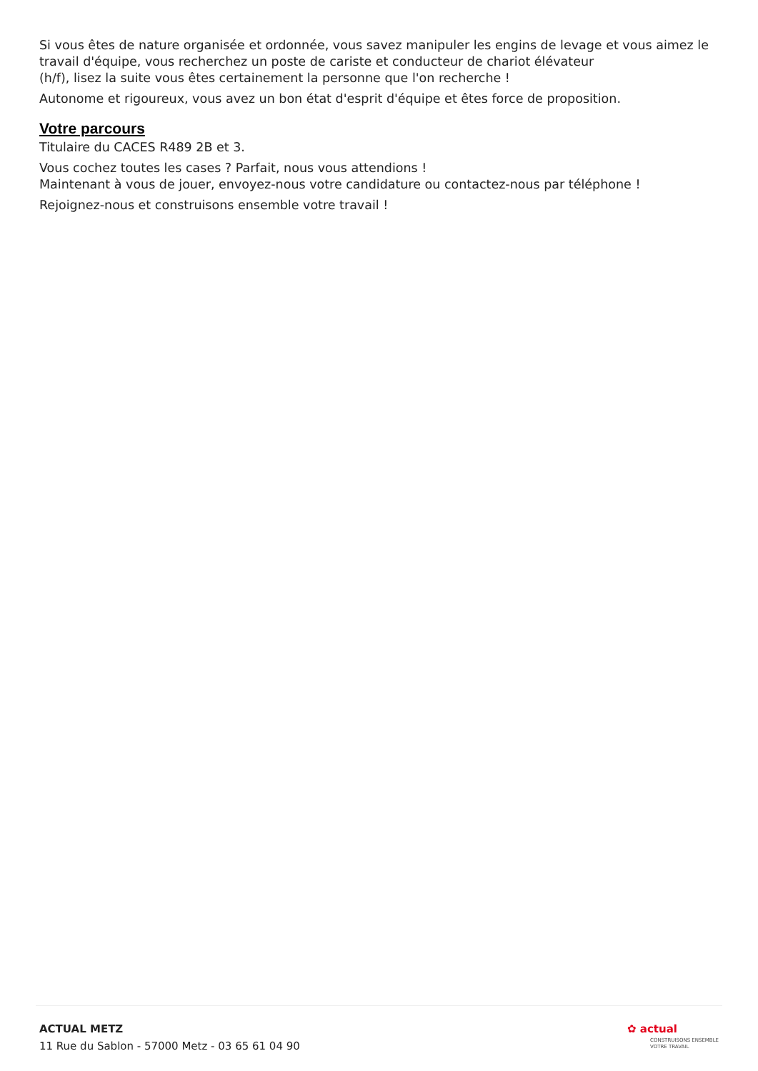Si vous êtes de nature organisée et ordonnée, vous savez manipuler les engins de levage et vous aimez le travail d'équipe, vous recherchez un poste de cariste et conducteur de chariot élévateur
(h/f), lisez la suite vous êtes certainement la personne que l'on recherche !
Autonome et rigoureux, vous avez un bon état d'esprit d'équipe et êtes force de proposition.
Votre parcours
Titulaire du CACES R489 2B et 3.
Vous cochez toutes les cases ? Parfait, nous vous attendions !
Maintenant à vous de jouer, envoyez-nous votre candidature ou contactez-nous par téléphone !
Rejoignez-nous et construisons ensemble votre travail !
ACTUAL METZ
11 Rue du Sablon - 57000 Metz - 03 65 61 04 90
✿ actual
CONSTRUISONS ENSEMBLE
VOTRE TRAVAIL